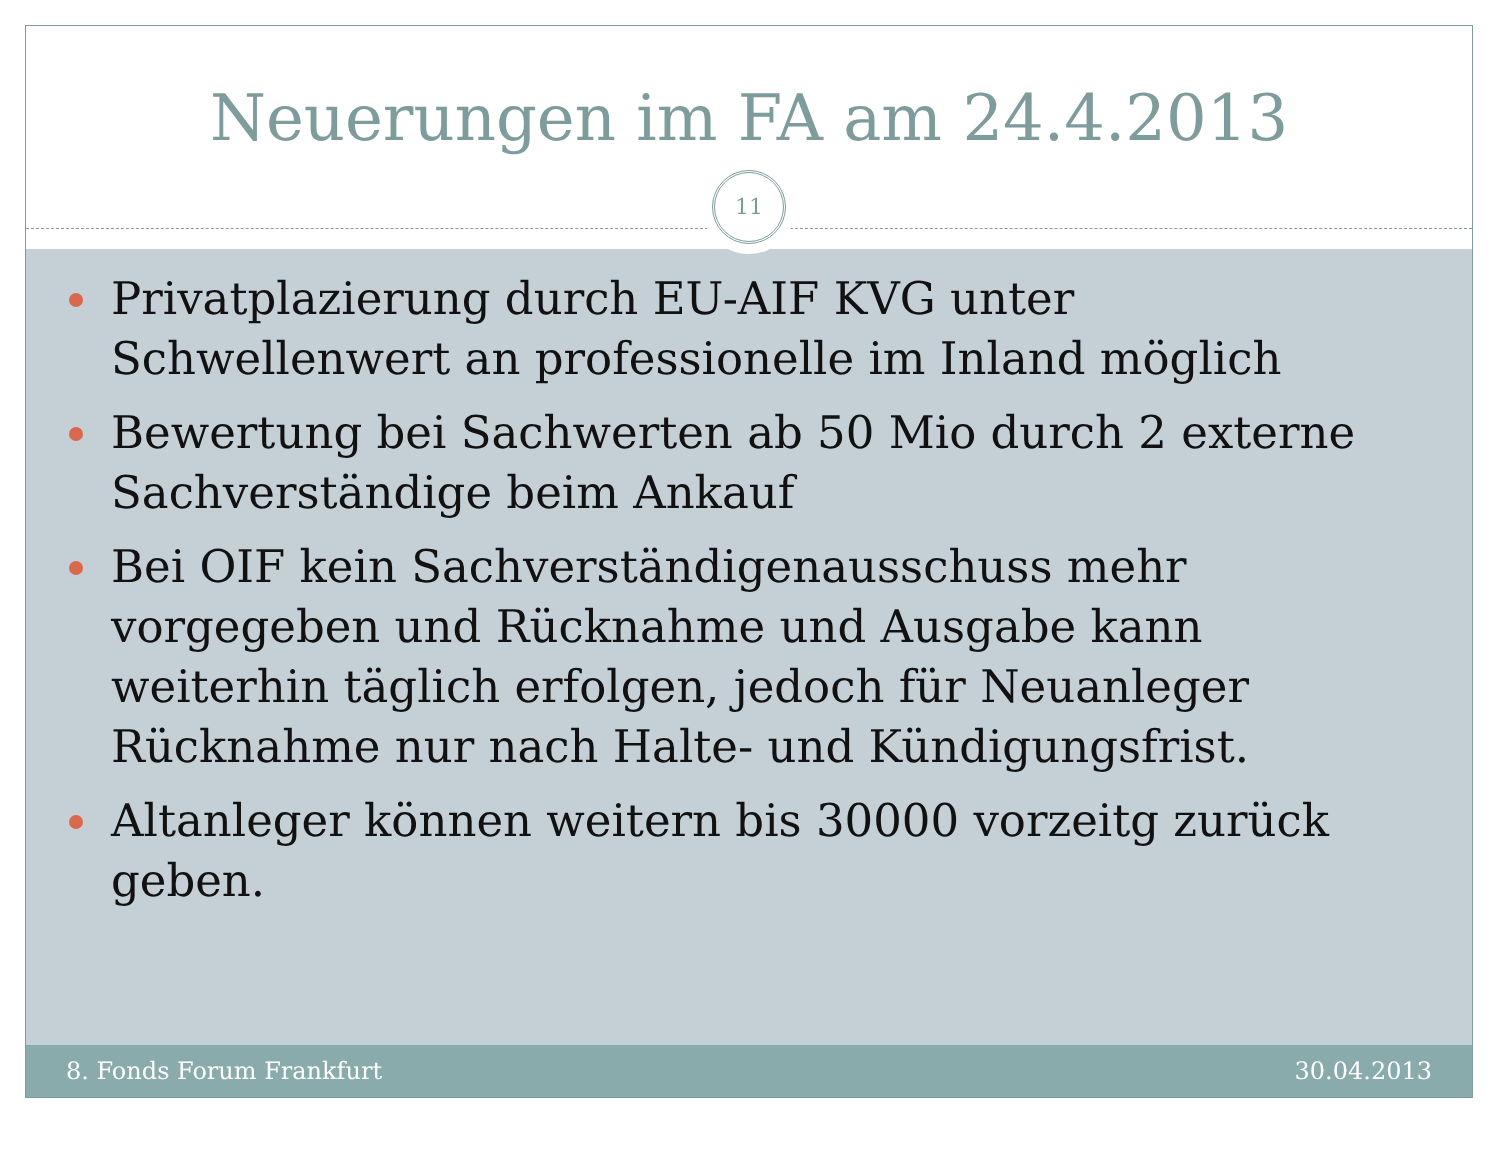Neuerungen im FA am 24.4.2013
11
Privatplazierung durch EU-AIF KVG unter Schwellenwert an professionelle im Inland möglich
Bewertung bei Sachwerten ab 50 Mio durch 2 externe Sachverständige beim Ankauf
Bei OIF kein Sachverständigenausschuss mehr vorgegeben und Rücknahme und Ausgabe kann weiterhin täglich erfolgen, jedoch für Neuanleger Rücknahme nur nach Halte- und Kündigungsfrist.
Altanleger können weitern bis 30000 vorzeitg zurück geben.
8. Fonds Forum Frankfurt 30.04.2013